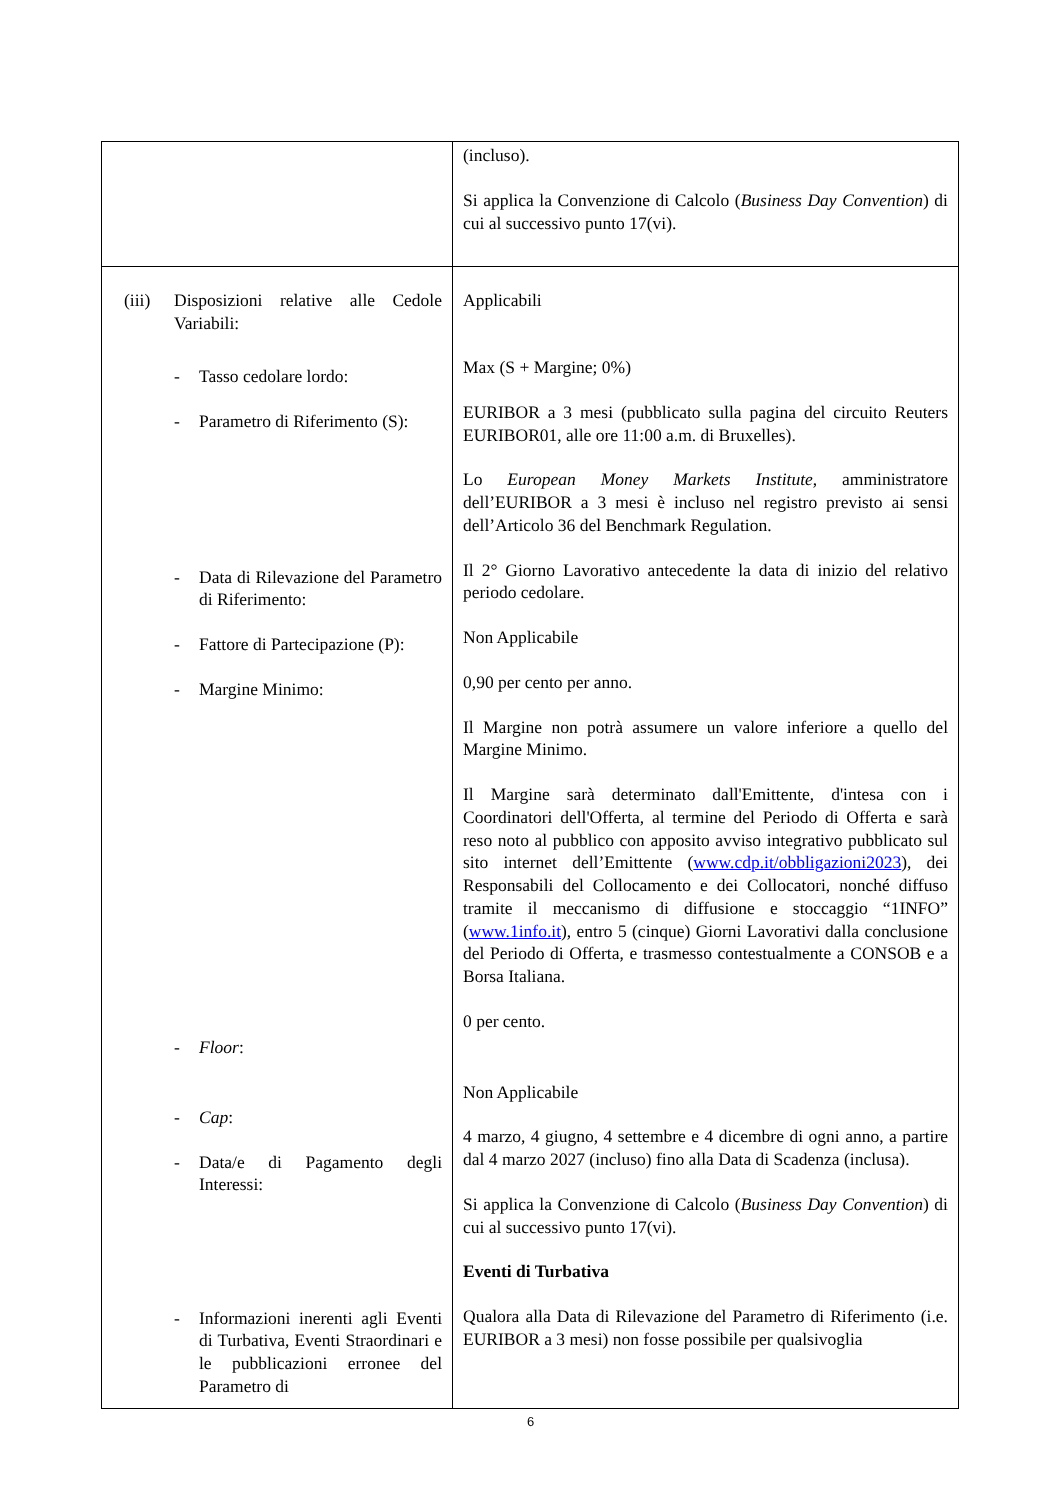| | (incluso). Si applica la Convenzione di Calcolo ( Business Day Convention ) di cui al successivo punto 17(vi). |
| (iii) Disposizioni relative alle Cedole Variabili: - Tasso cedolare lordo: - Parametro di Riferimento (S): - Data di Rilevazione del Parametro di Riferimento: - Fattore di Partecipazione (P): - Margine Minimo: - Floor : - Cap : - Data/e di Pagamento degli Interessi: - Informazioni inerenti agli Eventi di Turbativa, Eventi Straordinari e le pubblicazioni erronee del Parametro di | Applicabili Max (S + Margine; 0%) EURIBOR a 3 mesi (pubblicato sulla pagina del circuito Reuters EURIBOR01, alle ore 11:00 a.m. di Bruxelles). Lo European Money Markets Institute , amministratore dell’EURIBOR a 3 mesi è incluso nel registro previsto ai sensi dell’Articolo 36 del Benchmark Regulation. Il 2° Giorno Lavorativo antecedente la data di inizio del relativo periodo cedolare. Non Applicabile 0,90 per cento per anno. Il Margine non potrà assumere un valore inferiore a quello del Margine Minimo. Il Margine sarà determinato dall'Emittente, d'intesa con i Coordinatori dell'Offerta, al termine del Periodo di Offerta e sarà reso noto al pubblico con apposito avviso integrativo pubblicato sul sito internet dell’Emittente ( www.cdp.it/obbligazioni2023 ), dei Responsabili del Collocamento e dei Collocatori, nonché diffuso tramite il meccanismo di diffusione e stoccaggio “1INFO” ( www.1info.it ), entro 5 (cinque) Giorni Lavorativi dalla conclusione del Periodo di Offerta, e trasmesso contestualmente a CONSOB e a Borsa Italiana. 0 per cento. Non Applicabile 4 marzo, 4 giugno, 4 settembre e 4 dicembre di ogni anno, a partire dal 4 marzo 2027 (incluso) fino alla Data di Scadenza (inclusa). Si applica la Convenzione di Calcolo ( Business Day Convention ) di cui al successivo punto 17(vi). Eventi di Turbativa Qualora alla Data di Rilevazione del Parametro di Riferimento (i.e. EURIBOR a 3 mesi) non fosse possibile per qualsivoglia |
6